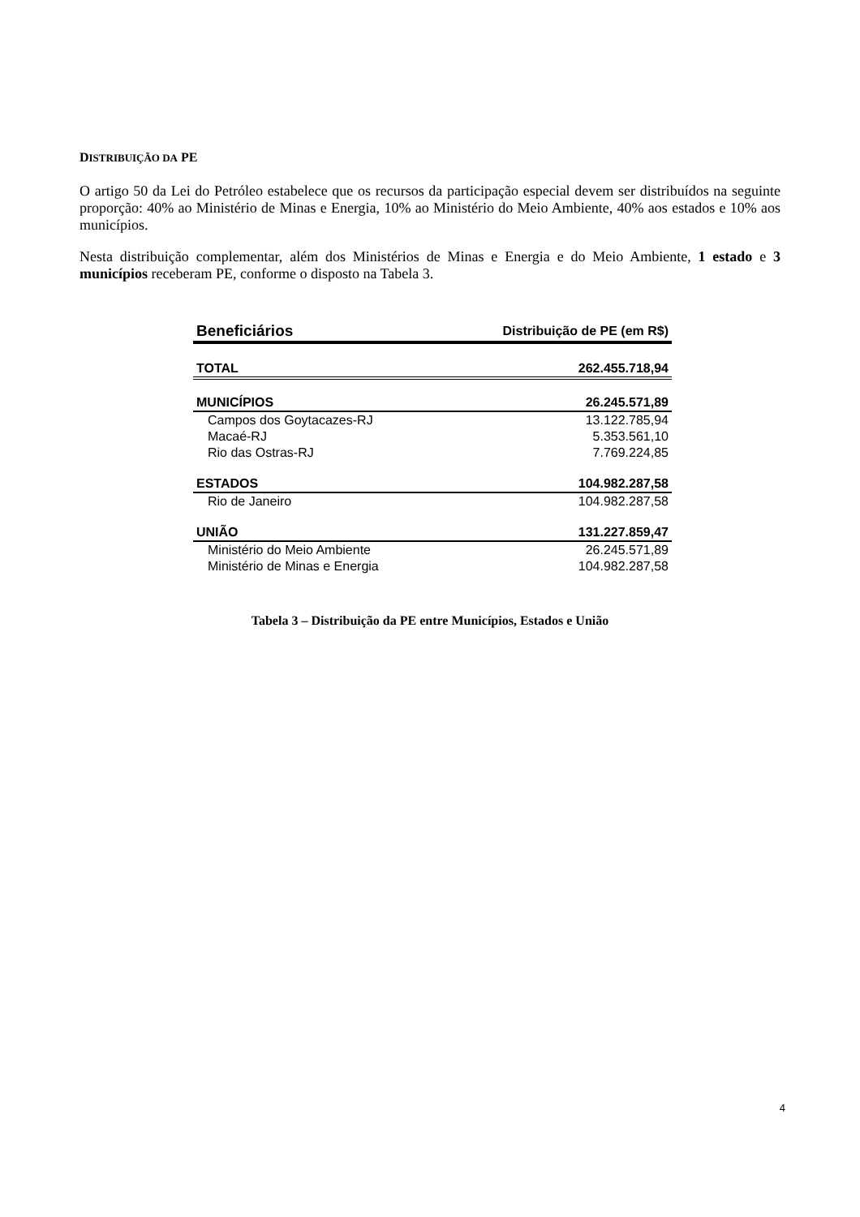DISTRIBUIÇÃO DA PE
O artigo 50 da Lei do Petróleo estabelece que os recursos da participação especial devem ser distribuídos na seguinte proporção: 40% ao Ministério de Minas e Energia, 10% ao Ministério do Meio Ambiente, 40% aos estados e 10% aos municípios.
Nesta distribuição complementar, além dos Ministérios de Minas e Energia e do Meio Ambiente, 1 estado e 3 municípios receberam PE, conforme o disposto na Tabela 3.
| Beneficiários | Distribuição de PE (em R$) |
| --- | --- |
| TOTAL | 262.455.718,94 |
| MUNICÍPIOS | 26.245.571,89 |
| Campos dos Goytacazes-RJ | 13.122.785,94 |
| Macaé-RJ | 5.353.561,10 |
| Rio das Ostras-RJ | 7.769.224,85 |
| ESTADOS | 104.982.287,58 |
| Rio de Janeiro | 104.982.287,58 |
| UNIÃO | 131.227.859,47 |
| Ministério do Meio Ambiente | 26.245.571,89 |
| Ministério de Minas e Energia | 104.982.287,58 |
Tabela 3 – Distribuição da PE entre Municípios, Estados e União
4